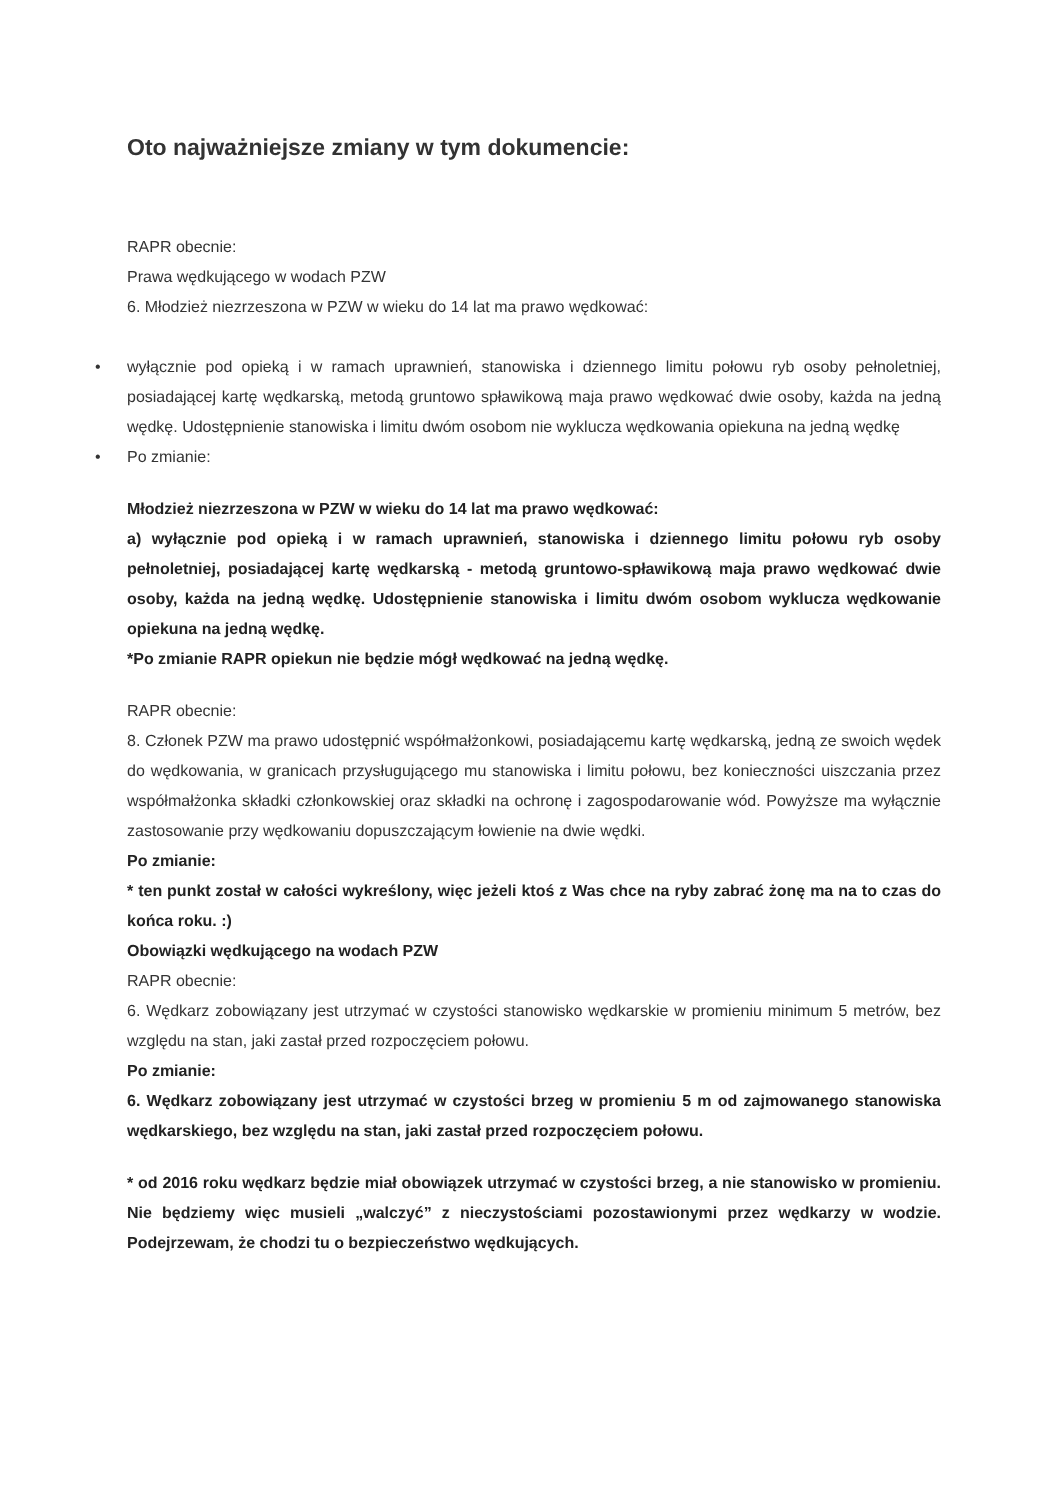Oto najważniejsze zmiany w tym dokumencie:
RAPR obecnie:
Prawa wędkującego w wodach PZW
6. Młodzież niezrzeszona w PZW w wieku do 14 lat ma prawo wędkować:
• wyłącznie pod opieką i w ramach uprawnień, stanowiska i dziennego limitu połowu ryb osoby pełnoletniej, posiadającej kartę wędkarską, metodą gruntowo spławikową maja prawo wędkować dwie osoby, każda na jedną wędkę. Udostępnienie stanowiska i limitu dwóm osobom nie wyklucza wędkowania opiekuna na jedną wędkę
• Po zmianie:
Młodzież niezrzeszona w PZW w wieku do 14 lat ma prawo wędkować:
a) wyłącznie pod opieką i w ramach uprawnień, stanowiska i dziennego limitu połowu ryb osoby pełnoletniej, posiadającej kartę wędkarską - metodą gruntowo-spławikową maja prawo wędkować dwie osoby, każda na jedną wędkę. Udostępnienie stanowiska i limitu dwóm osobom wyklucza wędkowanie opiekuna na jedną wędkę.
*Po zmianie RAPR opiekun nie będzie mógł wędkować na jedną wędkę.
RAPR obecnie:
8. Członek PZW ma prawo udostępnić współmałżonkowi, posiadającemu kartę wędkarską, jedną ze swoich wędek do wędkowania, w granicach przysługującego mu stanowiska i limitu połowu, bez konieczności uiszczania przez współmałżonka składki członkowskiej oraz składki na ochronę i zagospodarowanie wód. Powyższe ma wyłącznie zastosowanie przy wędkowaniu dopuszczającym łowienie na dwie wędki.
Po zmianie:
* ten punkt został w całości wykreślony, więc jeżeli ktoś z Was chce na ryby zabrać żonę ma na to czas do końca roku. :)
Obowiązki wędkującego na wodach PZW
RAPR obecnie:
6. Wędkarz zobowiązany jest utrzymać w czystości stanowisko wędkarskie w promieniu minimum 5 metrów, bez względu na stan, jaki zastał przed rozpoczęciem połowu.
Po zmianie:
6. Wędkarz zobowiązany jest utrzymać w czystości brzeg w promieniu 5 m od zajmowanego stanowiska wędkarskiego, bez względu na stan, jaki zastał przed rozpoczęciem połowu.
* od 2016 roku wędkarz będzie miał obowiązek utrzymać w czystości brzeg, a nie stanowisko w promieniu. Nie będziemy więc musieli „walczyć” z nieczystościami pozostawionymi przez wędkarzy w wodzie. Podejrzewam, że chodzi tu o bezpieczeństwo wędkujących.